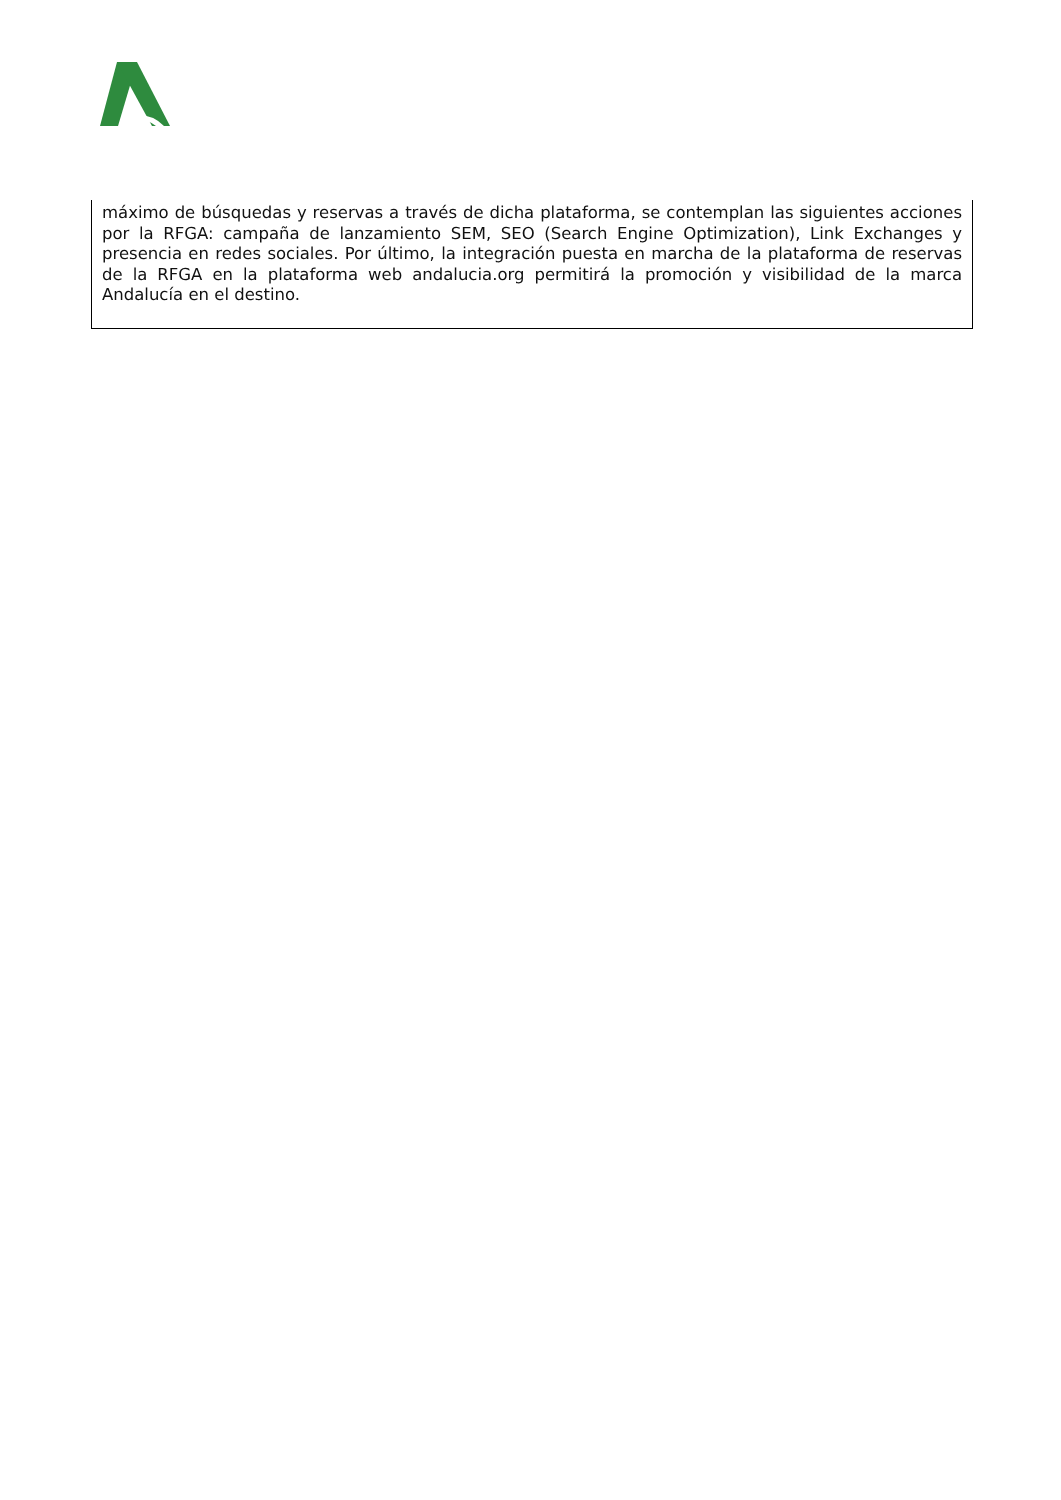máximo de búsquedas y reservas a través de dicha plataforma, se contemplan las siguientes acciones por la RFGA: campaña de lanzamiento SEM, SEO (Search Engine Optimization), Link Exchanges y presencia en redes sociales. Por último, la integración puesta en marcha de la plataforma de reservas de la RFGA en la plataforma web andalucia.org permitirá la promoción y visibilidad de la marca Andalucía en el destino.